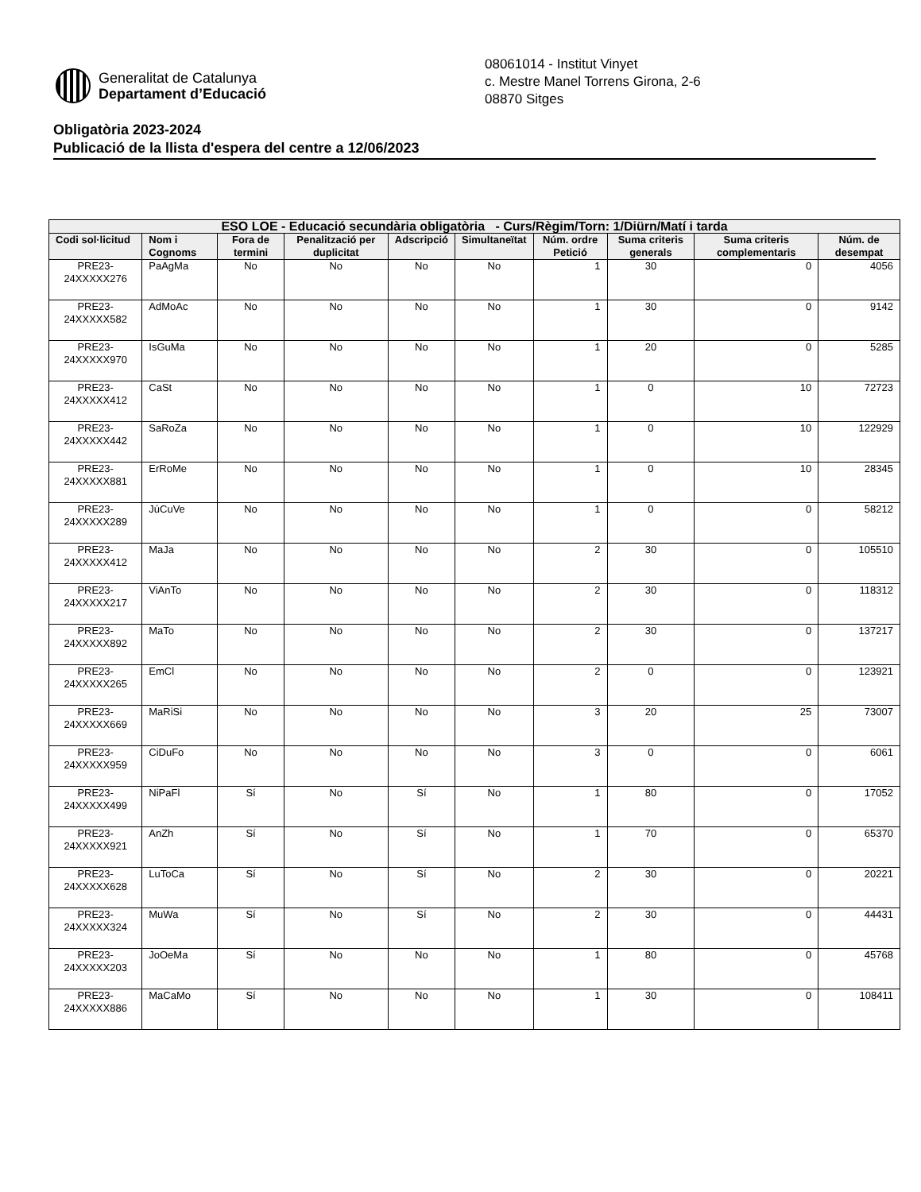Generalitat de Catalunya
Departament d’Educació
08061014 - Institut Vinyet
c. Mestre Manel Torrens Girona, 2-6
08870 Sitges
Obligatòria 2023-2024
Publicació de la llista d'espera del centre a 12/06/2023
| ESO LOE - Educació secundària obligatòria - Curs/Règim/Torn: 1/Diürn/Matí i tarda | | | | | | | | | |
| --- | --- | --- | --- | --- | --- | --- | --- | --- | --- |
| Codi sol·licitud | Nom i Cognoms | Fora de termini | Penalització per duplicitat | Adscripció | Simultaneïtat | Núm. ordre Petició | Suma criteris generals | Suma criteris complementaris | Núm. de desempat |
| PRE23-24XXXXX276 | PaAgMa | No | No | No | No | 1 | 30 | 0 | 4056 |
| PRE23-24XXXXX582 | AdMoAc | No | No | No | No | 1 | 30 | 0 | 9142 |
| PRE23-24XXXXX970 | IsGuMa | No | No | No | No | 1 | 20 | 0 | 5285 |
| PRE23-24XXXXX412 | CaSt | No | No | No | No | 1 | 0 | 10 | 72723 |
| PRE23-24XXXXX442 | SaRoZa | No | No | No | No | 1 | 0 | 10 | 122929 |
| PRE23-24XXXXX881 | ErRoMe | No | No | No | No | 1 | 0 | 10 | 28345 |
| PRE23-24XXXXX289 | JúCuVe | No | No | No | No | 1 | 0 | 0 | 58212 |
| PRE23-24XXXXX412 | MaJa | No | No | No | No | 2 | 30 | 0 | 105510 |
| PRE23-24XXXXX217 | ViAnTo | No | No | No | No | 2 | 30 | 0 | 118312 |
| PRE23-24XXXXX892 | MaTo | No | No | No | No | 2 | 30 | 0 | 137217 |
| PRE23-24XXXXX265 | EmCl | No | No | No | No | 2 | 0 | 0 | 123921 |
| PRE23-24XXXXX669 | MaRiSi | No | No | No | No | 3 | 20 | 25 | 73007 |
| PRE23-24XXXXX959 | CiDuFo | No | No | No | No | 3 | 0 | 0 | 6061 |
| PRE23-24XXXXX499 | NiPaFl | Sí | No | Sí | No | 1 | 80 | 0 | 17052 |
| PRE23-24XXXXX921 | AnZh | Sí | No | Sí | No | 1 | 70 | 0 | 65370 |
| PRE23-24XXXXX628 | LuToCa | Sí | No | Sí | No | 2 | 30 | 0 | 20221 |
| PRE23-24XXXXX324 | MuWa | Sí | No | Sí | No | 2 | 30 | 0 | 44431 |
| PRE23-24XXXXX203 | JoOeMa | Sí | No | No | No | 1 | 80 | 0 | 45768 |
| PRE23-24XXXXX886 | MaCaMo | Sí | No | No | No | 1 | 30 | 0 | 108411 |